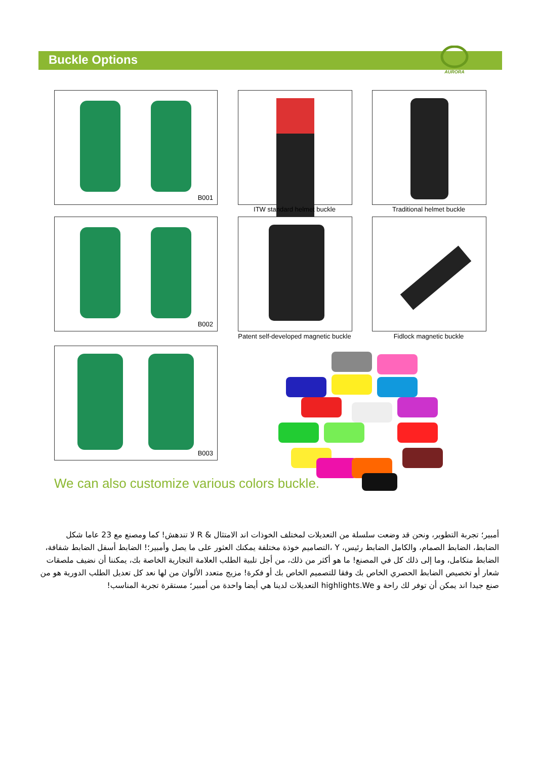Buckle Options
AURORA
B001
ITW standard helmet buckle Traditional helmet buckle
B002
Patent self-developed magnetic buckle
Fidlock magnetic buckle
B003
We can also customize various colors buckle.
أمبير؛ تجربة التطوير، ونحن قد وضعت سلسلة من التعديلات لمختلف الخوذات اند الامتثال & R لا تندهش! كما ومصنع مع 23 عاما شكل الضابط، الضابط الصمام، والكامل الضابط رئيس، Y ،التصاميم خوذة مختلفة يمكنك العثور على ما يصل وأمبير؛! الضابط أسفل الضابط شفافة، الضابط متكامل، وما إلى ذلك كل في المصنع! ما هو أكثر من ذلك، من أجل تلبية الطلب العلامة التجارية الخاصة بك، يمكننا أن نضيف ملصقات شعار أو تخصيص الضابط الحصري الخاص بك وفقا للتصميم الخاص بك أو فكرة! مزيج متعدد الألوان من لها نعد كل تعديل الطلب الدورية هو من صنع جيدا اند يمكن أن توفر لك راحة و highlights.We التعديلات لدينا هي أيضا واحدة من أمبير؛ مستقرة تجربة المناسب!